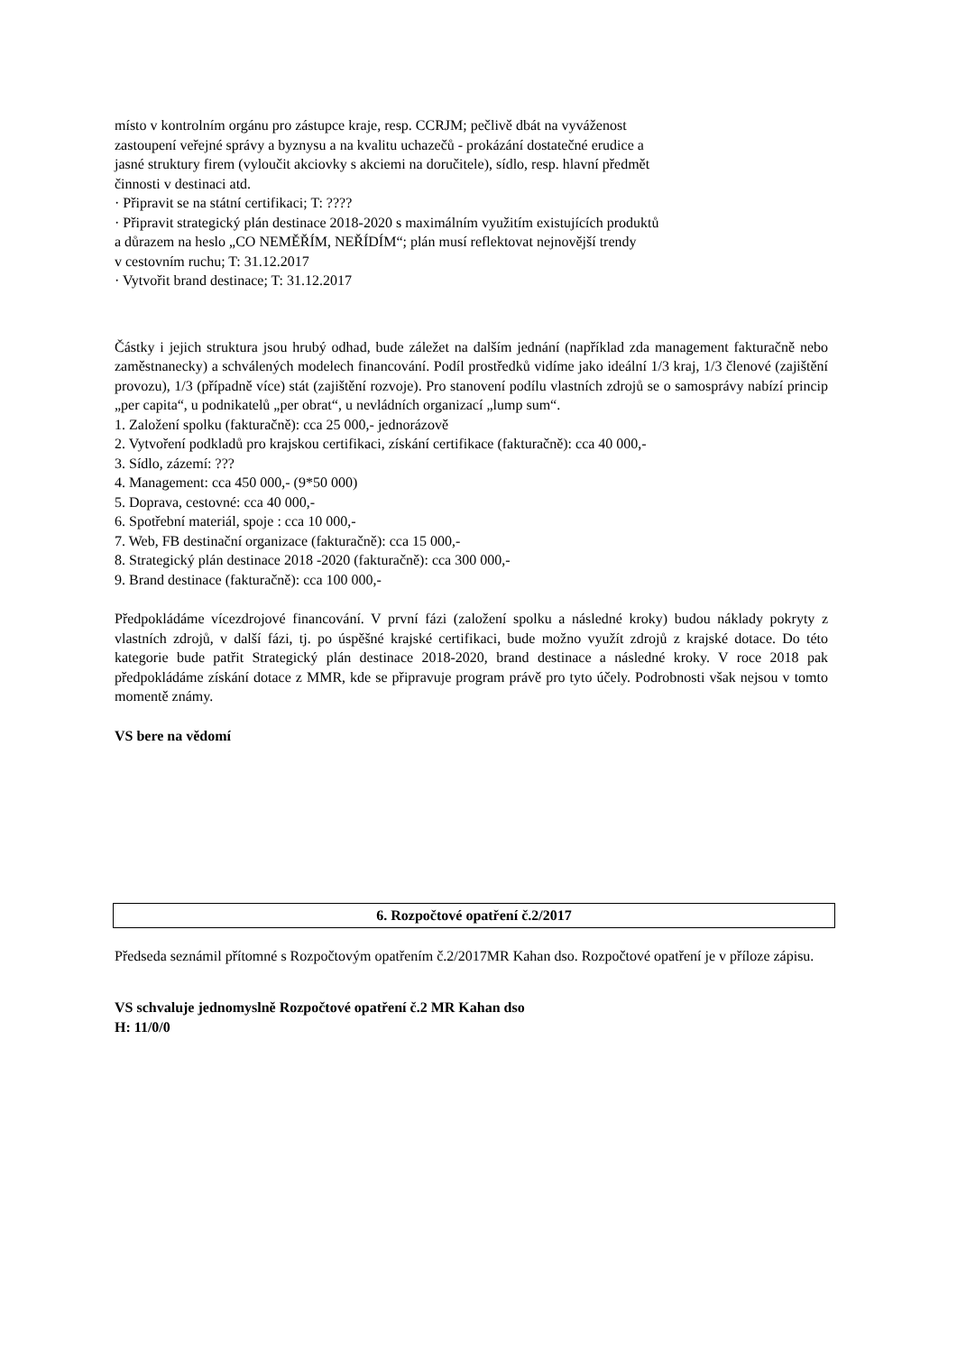místo v kontrolním orgánu pro zástupce kraje, resp. CCRJM; pečlivě dbát na vyváženost
zastoupení veřejné správy a byznysu a na kvalitu uchazečů - prokázání dostatečné erudice a
jasné struktury firem (vyloučit akciovky s akciemi na doručitele), sídlo, resp. hlavní předmět
činnosti v destinaci atd.
· Připravit se na státní certifikaci; T: ????
· Připravit strategický plán destinace 2018-2020 s maximálním využitím existujících produktů
a důrazem na heslo „CO NEMĚŘÍM, NEŘÍDÍM“; plán musí reflektovat nejnovější trendy
v cestovním ruchu; T: 31.12.2017
· Vytvořit brand destinace; T: 31.12.2017
Částky i jejich struktura jsou hrubý odhad, bude záležet na dalším jednání (například zda management fakturačně nebo zaměstnanecky) a schválených modelech financování. Podíl prostředků vidíme jako ideální 1/3 kraj, 1/3 členové (zajištění provozu), 1/3 (případně více) stát (zajištění rozvoje). Pro stanovení podílu vlastních zdrojů se o samosprávy nabízí princip „per capita“, u podnikatelů „per obrat“, u nevládních organizací „lump sum“.
1. Založení spolku (fakturačně): cca 25 000,- jednorázově
2. Vytvoření podkladů pro krajskou certifikaci, získání certifikace (fakturačně): cca 40 000,-
3. Sídlo, zázemí: ???
4. Management: cca 450 000,- (9*50 000)
5. Doprava, cestovné: cca 40 000,-
6. Spotřební materiál, spoje : cca 10 000,-
7. Web, FB destinační organizace (fakturačně): cca 15 000,-
8. Strategický plán destinace 2018 -2020 (fakturačně): cca 300 000,-
9. Brand destinace (fakturačně): cca 100 000,-
Předpokládáme vícezdrojové financování. V první fázi (založení spolku a následné kroky) budou náklady pokryty z vlastních zdrojů, v další fázi, tj. po úspěšné krajské certifikaci, bude možno využít zdrojů z krajské dotace. Do této kategorie bude patřit Strategický plán destinace 2018-2020, brand destinace a následné kroky. V roce 2018 pak předpokládáme získání dotace z MMR, kde se připravuje program právě pro tyto účely. Podrobnosti však nejsou v tomto momentě známy.
VS bere na vědomí
6. Rozpočtové opatření č.2/2017
Předseda seznámil přítomné s Rozpočtovým opatřením č.2/2017MR Kahan dso. Rozpočtové opatření je v příloze zápisu.
VS schvaluje jednomyslně Rozpočtové opatření č.2 MR Kahan dso
H: 11/0/0